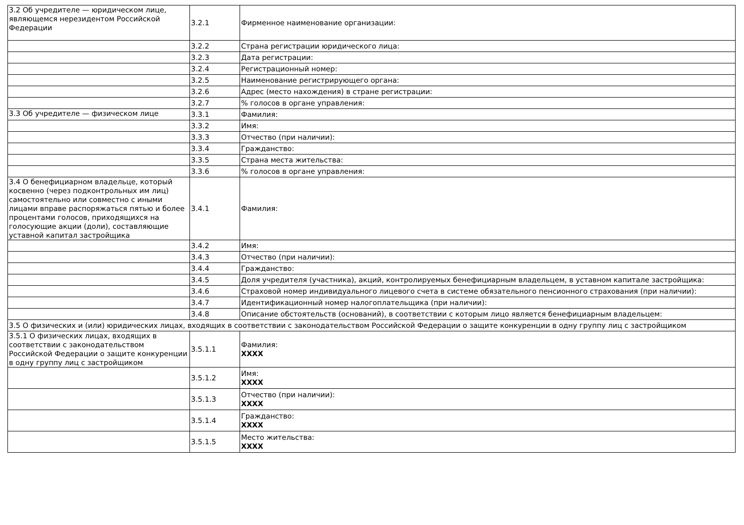| 3.2 Об учредителе — юридическом лице, являющемся нерезидентом Российской Федерации | 3.2.1 | Фирменное наименование организации: |
| | 3.2.2 | Страна регистрации юридического лица: |
| | 3.2.3 | Дата регистрации: |
| | 3.2.4 | Регистрационный номер: |
| | 3.2.5 | Наименование регистрирующего органа: |
| | 3.2.6 | Адрес (место нахождения) в стране регистрации: |
| | 3.2.7 | % голосов в органе управления: |
| 3.3 Об учредителе — физическом лице | 3.3.1 | Фамилия: |
| | 3.3.2 | Имя: |
| | 3.3.3 | Отчество (при наличии): |
| | 3.3.4 | Гражданство: |
| | 3.3.5 | Страна места жительства: |
| | 3.3.6 | % голосов в органе управления: |
| 3.4 О бенефициарном владельце, который косвенно (через подконтрольных им лиц) самостоятельно или совместно с иными лицами вправе распоряжаться пятью и более процентами голосов, приходящихся на голосующие акции (доли), составляющие уставной капитал застройщика | 3.4.1 | Фамилия: |
| | 3.4.2 | Имя: |
| | 3.4.3 | Отчество (при наличии): |
| | 3.4.4 | Гражданство: |
| | 3.4.5 | Доля учредителя (участника), акций, контролируемых бенефициарным владельцем, в уставном капитале застройщика: |
| | 3.4.6 | Страховой номер индивидуального лицевого счета в системе обязательного пенсионного страхования (при наличии): |
| | 3.4.7 | Идентификационный номер налогоплательщика (при наличии): |
| | 3.4.8 | Описание обстоятельств (оснований), в соответствии с которым лицо является бенефициарным владельцем: |
| 3.5 О физических и (или) юридических лицах, входящих в соответствии с законодательством Российской Федерации о защите конкуренции в одну группу лиц с застройщиком | | |
| 3.5.1 О физических лицах, входящих в соответствии с законодательством Российской Федерации о защите конкуренции в одну группу лиц с застройщиком | 3.5.1.1 | Фамилия: XXXX |
| | 3.5.1.2 | Имя: XXXX |
| | 3.5.1.3 | Отчество (при наличии): XXXX |
| | 3.5.1.4 | Гражданство: XXXX |
| | 3.5.1.5 | Место жительства: XXXX |